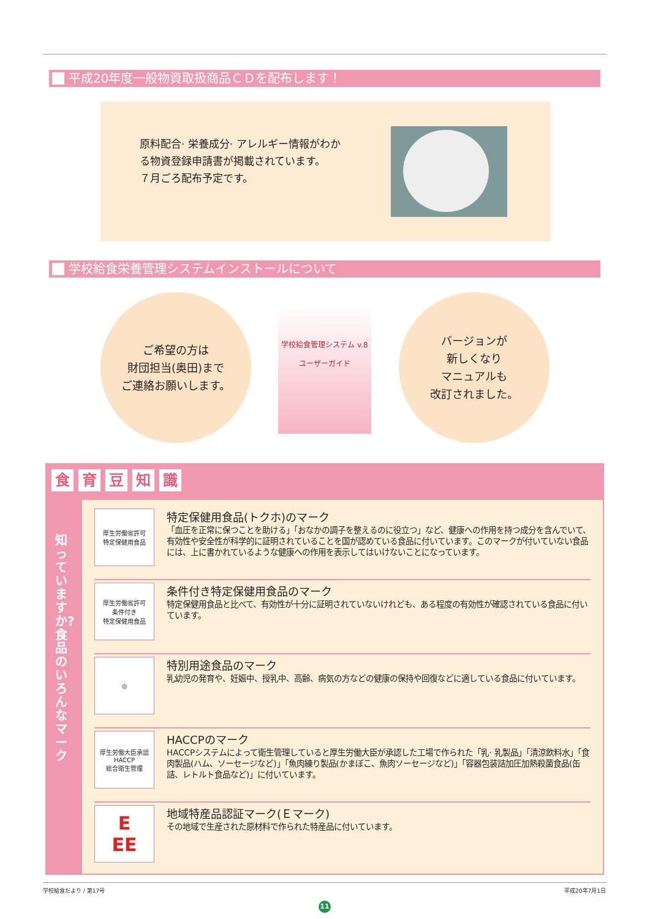平成20年度一般物資取扱商品ＣＤを配布します！
原料配合· 栄養成分· アレルギー情報がわかる物資登録申請書が掲載されています。
７月ごろ配布予定です。
学校給食栄養管理システムインストールについて
ご希望の方は
財団担当(奥田)まで
ご連絡お願いします。
学校給食管理システム v.8
ユーザーガイド
バージョンが
新しくなり
マニュアルも
改訂されました。
食育豆知識
知っていますか?食品のいろんなマーク
厚生労働省許可
特定保健用食品
特定保健用食品(トクホ)のマーク
「血圧を正常に保つことを助ける」「おなかの調子を整えるのに役立つ」など、健康への作用を持つ成分を含んでいて、有効性や安全性が科学的に証明されていることを国が認めている食品に付いています。このマークが付いていない食品には、上に書かれているような健康への作用を表示してはいけないことになっています。
厚生労働省許可
条件付き
特定保健用食品
条件付き特定保健用食品のマーク
特定保健用食品と比べて、有効性が十分に証明されていないけれども、ある程度の有効性が確認されている食品に付いています。
◎
特別用途食品のマーク
乳幼児の発育や、妊娠中、授乳中、高齢、病気の方などの健康の保持や回復などに適している食品に付いています。
厚生労働大臣承認
HACCP
総合衛生管理
HACCPのマーク
HACCPシステムによって衛生管理していると厚生労働大臣が承認した工場で作られた「乳· 乳製品」「清涼飲料水」「食肉製品(ハム、ソーセージなど)」「魚肉練り製品(かまぼこ、魚肉ソーセージなど)」「容器包装詰加圧加熱殺菌食品(缶詰、レトルト食品など)」に付いています。
E
EE
地域特産品認証マーク(Ｅマーク)
その地域で生産された原材料で作られた特産品に付いています。
学校給食だより / 第17号 平成20年7月1日
11